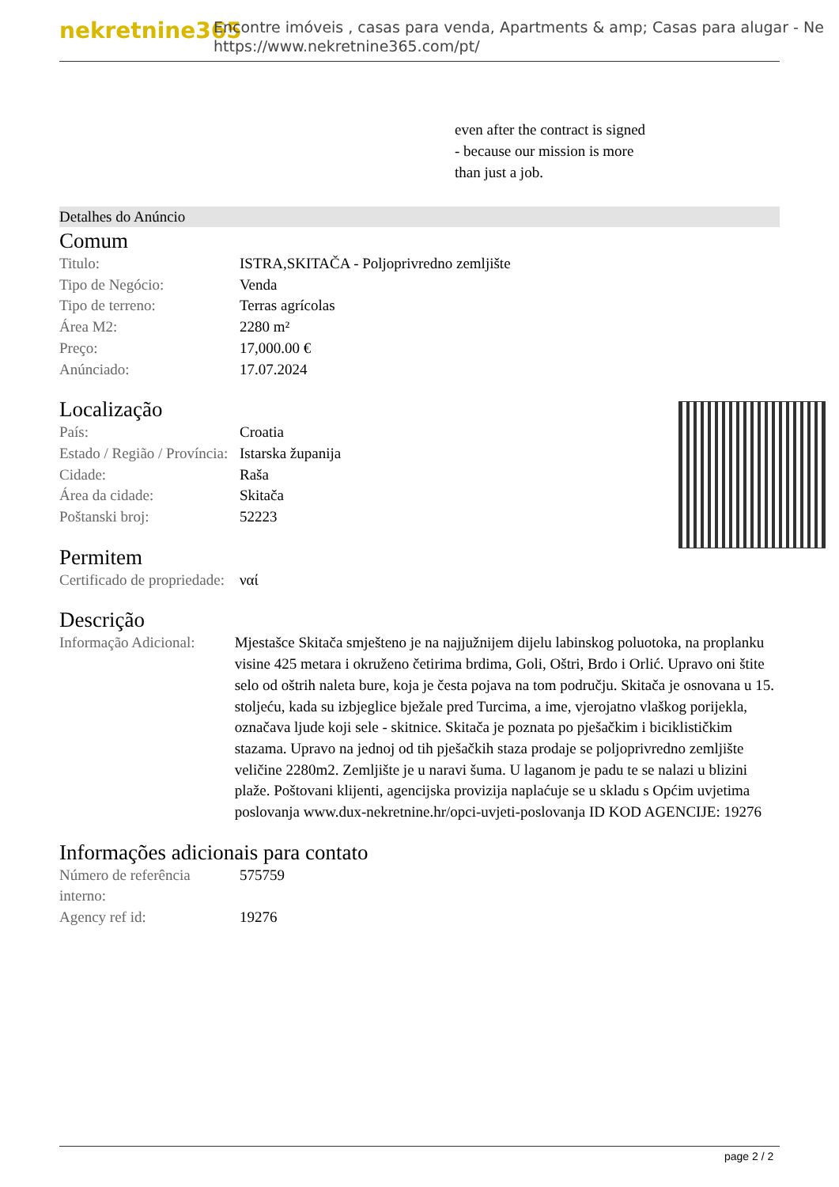nekretnine365
Encontre imóveis , casas para venda, Apartments & amp; Casas para alugar - Ne
https://www.nekretnine365.com/pt/
even after the contract is signed
- because our mission is more
than just a job.
Detalhes do Anúncio
Comum
| Titulo: | ISTRA,SKITAČA - Poljoprivredno zemljište |
| Tipo de Negócio: | Venda |
| Tipo de terreno: | Terras agrícolas |
| Área M2: | 2280 m² |
| Preço: | 17,000.00 € |
| Anúnciado: | 17.07.2024 |
Localização
| País: | Croatia |
| Estado / Região / Província: | Istarska županija |
| Cidade: | Raša |
| Área da cidade: | Skitača |
| Poštanski broj: | 52223 |
Permitem
| Certificado de propriedade: | ναί |
Descrição
| Informação Adicional: | Mjestašce Skitača smješteno je na najjužnijem dijelu labinskog poluotoka, na proplanku visine 425 metara i okruženo četirima brdima, Goli, Oštri, Brdo i Orlić. Upravo oni štite selo od oštrih naleta bure, koja je česta pojava na tom području. Skitača je osnovana u 15. stoljeću, kada su izbjeglice bježale pred Turcima, a ime, vjerojatno vlaškog porijekla, označava ljude koji sele - skitnice. Skitača je poznata po pješačkim i biciklističkim stazama. Upravo na jednoj od tih pješačkih staza prodaje se poljoprivredno zemljište veličine 2280m2. Zemljište je u naravi šuma. U laganom je padu te se nalazi u blizini plaže. Poštovani klijenti, agencijska provizija naplaćuje se u skladu s Općim uvjetima poslovanja www.dux-nekretnine.hr/opci-uvjeti-poslovanja ID KOD AGENCIJE: 19276 |
Informações adicionais para contato
| Número de referência interno: | 575759 |
| Agency ref id: | 19276 |
page 2 / 2